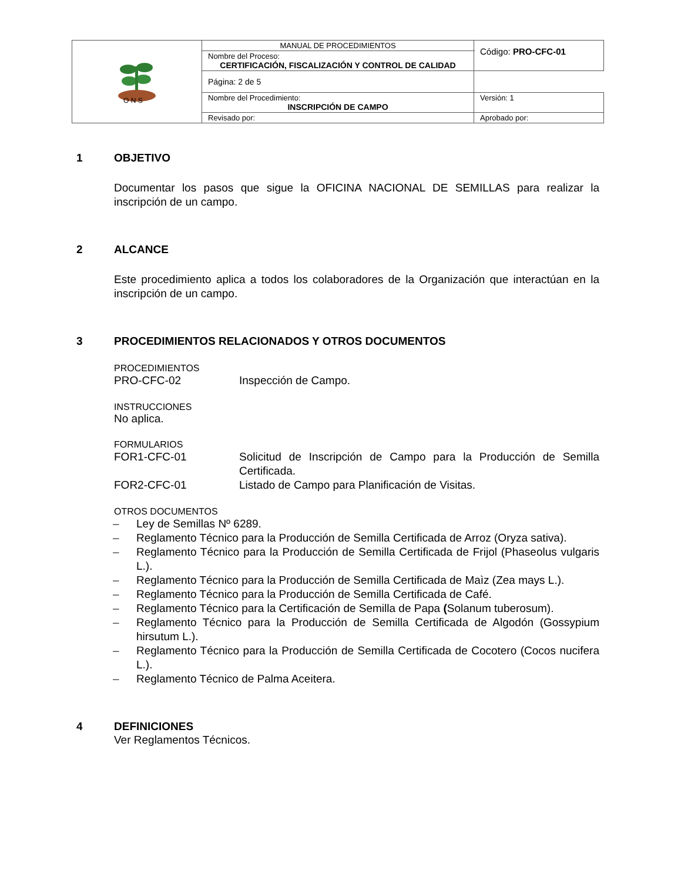| O N S | MANUAL DE PROCEDIMIENTOS | | Código: PRO-CFC-01 |
| | Nombre del Proceso: CERTIFICACIÓN, FISCALIZACIÓN Y CONTROL DE CALIDAD | | |
| | | | Página: 2 de 5 |
| | Nombre del Procedimiento: INSCRIPCIÓN DE CAMPO | | Versión: 1 |
| | Revisado por: | Aprobado por: | |
1 OBJETIVO
Documentar los pasos que sigue la OFICINA NACIONAL DE SEMILLAS para realizar la inscripción de un campo.
2 ALCANCE
Este procedimiento aplica a todos los colaboradores de la Organización que interactúan en la inscripción de un campo.
3 PROCEDIMIENTOS RELACIONADOS Y OTROS DOCUMENTOS
PROCEDIMIENTOS
PRO-CFC-02 Inspección de Campo.
INSTRUCCIONES
No aplica.
FORMULARIOS
FOR1-CFC-01
Solicitud de Inscripción de Campo para la Producción de Semilla Certificada.
FOR2-CFC-01 Listado de Campo para Planificación de Visitas.
OTROS DOCUMENTOS
–
Ley de Semillas Nº 6289.
–
Reglamento Técnico para la Producción de Semilla Certificada de Arroz (Oryza sativa).
–
Reglamento Técnico para la Producción de Semilla Certificada de Frijol (Phaseolus vulgaris L.).
–
Reglamento Técnico para la Producción de Semilla Certificada de Maìz (Zea mays L.).
–
Reglamento Técnico para la Producción de Semilla Certificada de Café.
–
Reglamento Técnico para la Certificación de Semilla de Papa (Solanum tuberosum).
–
Reglamento Técnico para la Producción de Semilla Certificada de Algodón (Gossypium hirsutum L.).
–
Reglamento Técnico para la Producción de Semilla Certificada de Cocotero (Cocos nucifera L.).
–
Reglamento Técnico de Palma Aceitera.
4 DEFINICIONES
Ver Reglamentos Técnicos.